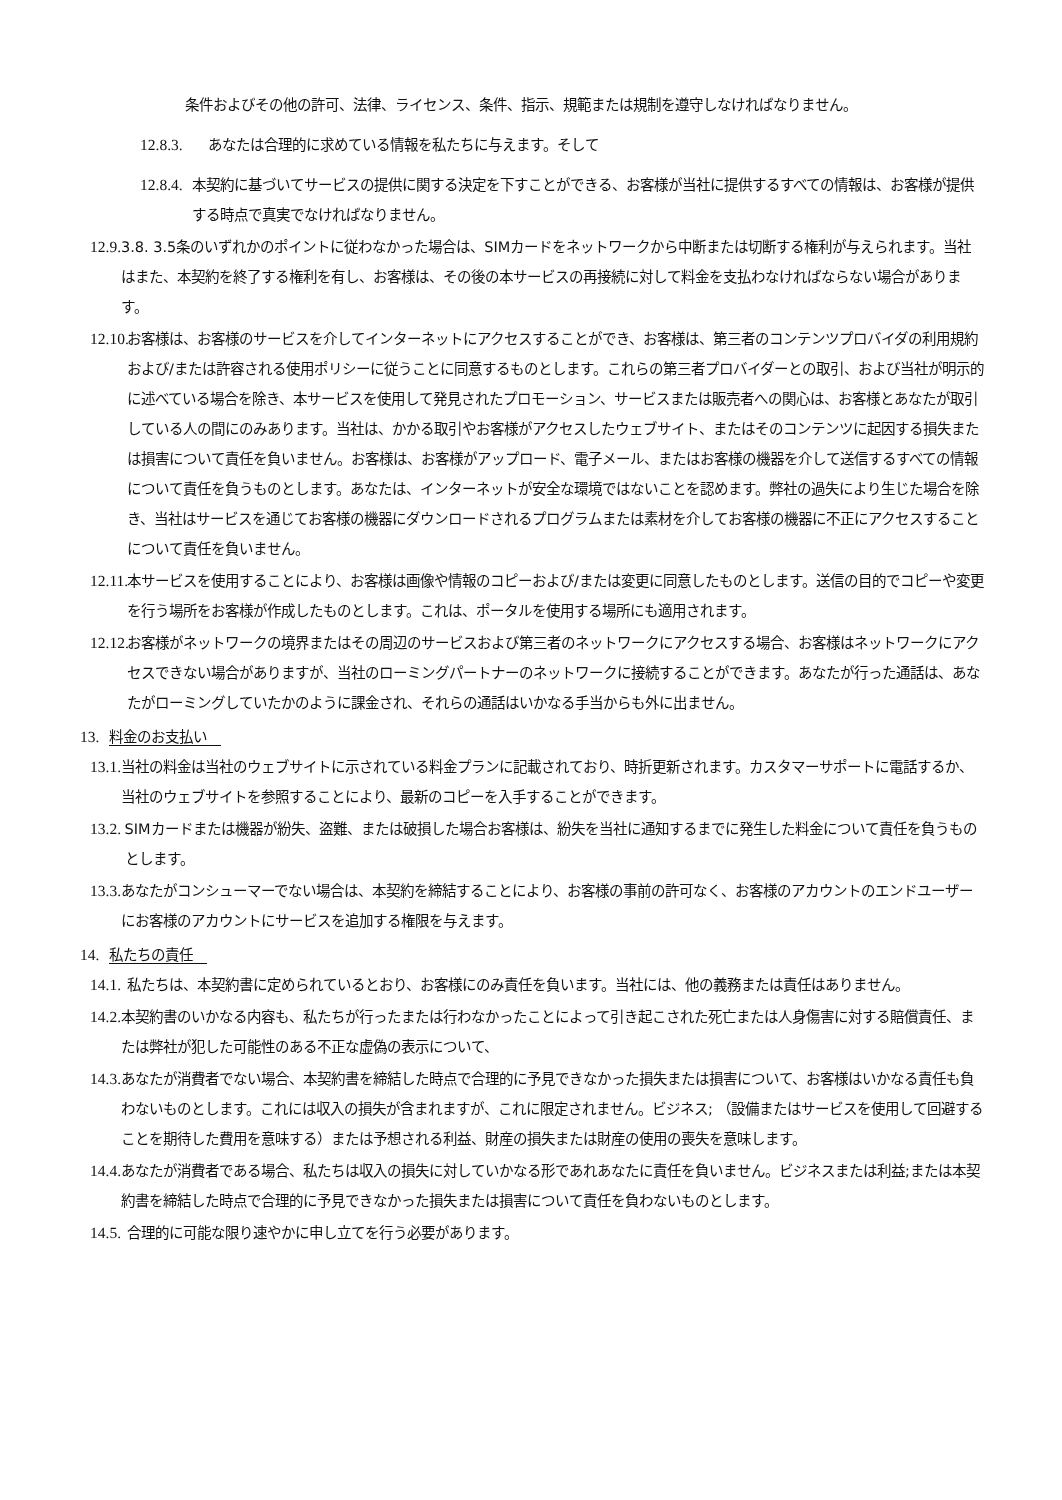条件およびその他の許可、法律、ライセンス、条件、指示、規範または規制を遵守しなければなりません。
12.8.3. あなたは合理的に求めている情報を私たちに与えます。そして
12.8.4. 本契約に基づいてサービスの提供に関する決定を下すことができる、お客様が当社に提供するすべての情報は、お客様が提供する時点で真実でなければなりません。
12.9. 3.8. 3.5条のいずれかのポイントに従わなかった場合は、SIMカードをネットワークから中断または切断する権利が与えられます。当社はまた、本契約を終了する権利を有し、お客様は、その後の本サービスの再接続に対して料金を支払わなければならない場合があります。
12.10. お客様は、お客様のサービスを介してインターネットにアクセスすることができ、お客様は、第三者のコンテンツプロバイダの利用規約および/または許容される使用ポリシーに従うことに同意するものとします。これらの第三者プロバイダーとの取引、および当社が明示的に述べている場合を除き、本サービスを使用して発見されたプロモーション、サービスまたは販売者への関心は、お客様とあなたが取引している人の間にのみあります。当社は、かかる取引やお客様がアクセスしたウェブサイト、またはそのコンテンツに起因する損失または損害について責任を負いません。お客様は、お客様がアップロード、電子メール、またはお客様の機器を介して送信するすべての情報について責任を負うものとします。あなたは、インターネットが安全な環境ではないことを認めます。弊社の過失により生じた場合を除き、当社はサービスを通じてお客様の機器にダウンロードされるプログラムまたは素材を介してお客様の機器に不正にアクセスすることについて責任を負いません。
12.11. 本サービスを使用することにより、お客様は画像や情報のコピーおよび/または変更に同意したものとします。送信の目的でコピーや変更を行う場所をお客様が作成したものとします。これは、ポータルを使用する場所にも適用されます。
12.12. お客様がネットワークの境界またはその周辺のサービスおよび第三者のネットワークにアクセスする場合、お客様はネットワークにアクセスできない場合がありますが、当社のローミングパートナーのネットワークに接続することができます。あなたが行った通話は、あなたがローミングしていたかのように課金され、それらの通話はいかなる手当からも外に出ません。
13. 料金のお支払い
13.1. 当社の料金は当社のウェブサイトに示されている料金プランに記載されており、時折更新されます。カスタマーサポートに電話するか、当社のウェブサイトを参照することにより、最新のコピーを入手することができます。
13.2. SIMカードまたは機器が紛失、盗難、または破損した場合お客様は、紛失を当社に通知するまでに発生した料金について責任を負うものとします。
13.3. あなたがコンシューマーでない場合は、本契約を締結することにより、お客様の事前の許可なく、お客様のアカウントのエンドユーザーにお客様のアカウントにサービスを追加する権限を与えます。
14. 私たちの責任
14.1. 私たちは、本契約書に定められているとおり、お客様にのみ責任を負います。当社には、他の義務または責任はありません。
14.2. 本契約書のいかなる内容も、私たちが行ったまたは行わなかったことによって引き起こされた死亡または人身傷害に対する賠償責任、または弊社が犯した可能性のある不正な虚偽の表示について、
14.3. あなたが消費者でない場合、本契約書を締結した時点で合理的に予見できなかった損失または損害について、お客様はいかなる責任も負わないものとします。これには収入の損失が含まれますが、これに限定されません。ビジネス; （設備またはサービスを使用して回避することを期待した費用を意味する）または予想される利益、財産の損失または財産の使用の喪失を意味します。
14.4. あなたが消費者である場合、私たちは収入の損失に対していかなる形であれあなたに責任を負いません。ビジネスまたは利益;または本契約書を締結した時点で合理的に予見できなかった損失または損害について責任を負わないものとします。
14.5. 合理的に可能な限り速やかに申し立てを行う必要があります。